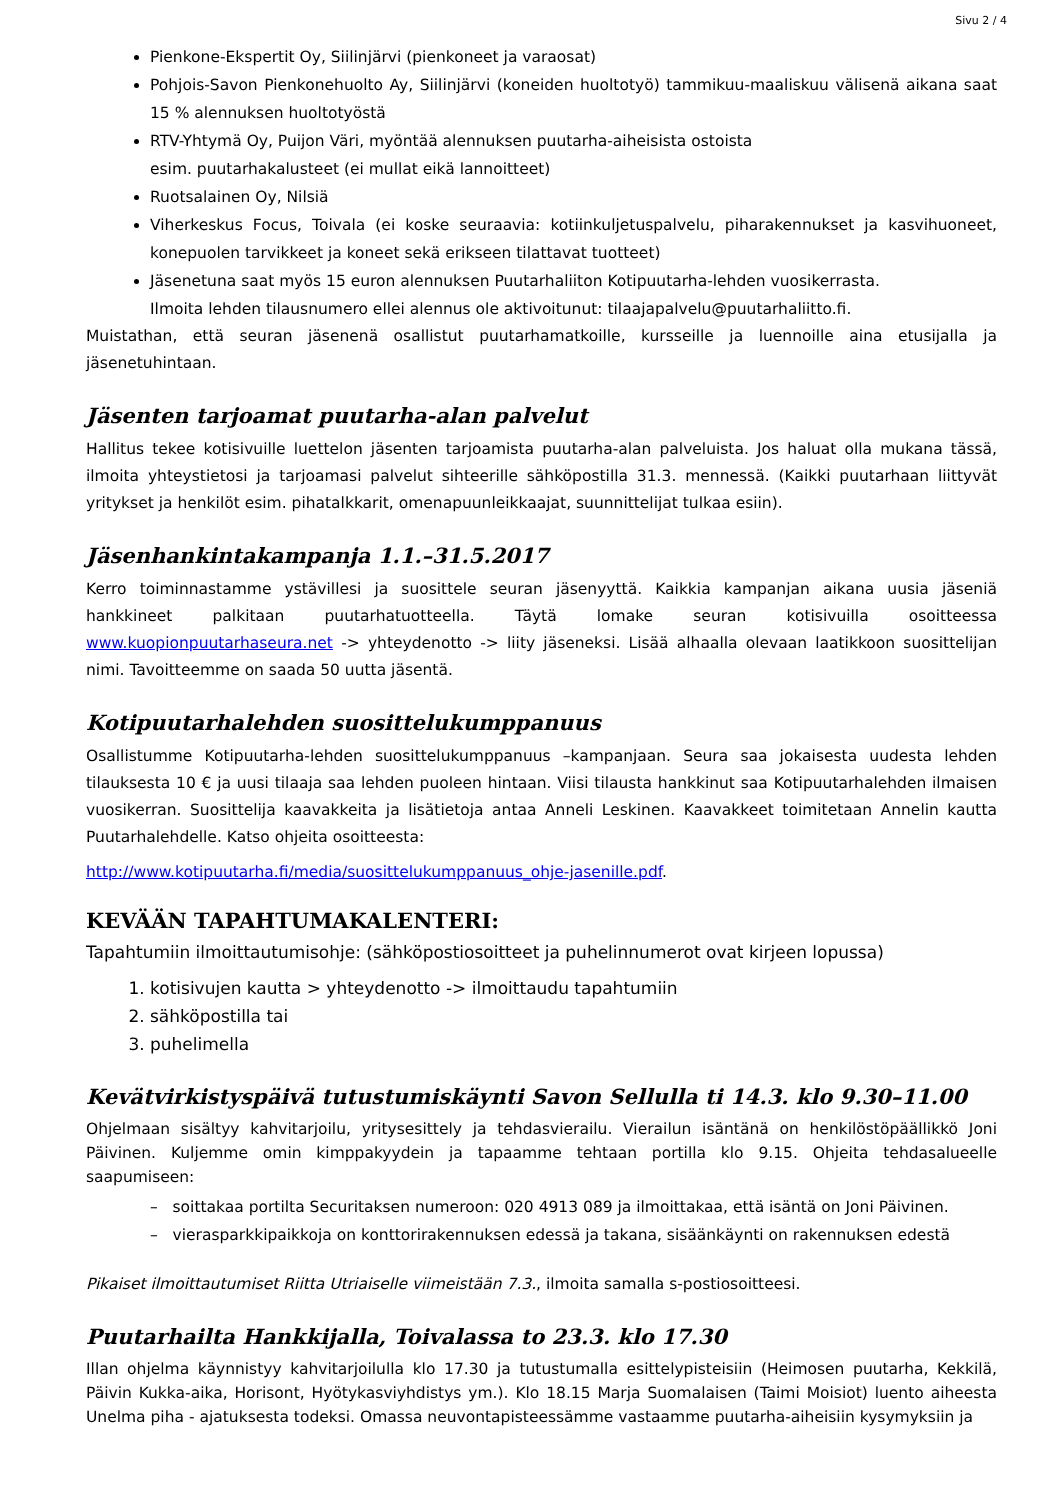Sivu 2 / 4
Pienkone-Ekspertit Oy, Siilinjärvi (pienkoneet ja varaosat)
Pohjois-Savon Pienkonehuolto Ay, Siilinjärvi (koneiden huoltotyö) tammikuu-maaliskuu välisenä aikana saat 15 % alennuksen huoltotyöstä
RTV-Yhtymä Oy, Puijon Väri, myöntää alennuksen puutarha-aiheisista ostoista
esim. puutarhakalusteet (ei mullat eikä lannoitteet)
Ruotsalainen Oy, Nilsiä
Viherkeskus Focus, Toivala (ei koske seuraavia: kotiinkuljetuspalvelu, piharakennukset ja kasvihuoneet, konepuolen tarvikkeet ja koneet sekä erikseen tilattavat tuotteet)
Jäsenetuna saat myös 15 euron alennuksen Puutarhaliiton Kotipuutarha-lehden vuosikerrasta.
Ilmoita lehden tilausnumero ellei alennus ole aktivoitunut: tilaajapalvelu@puutarhaliitto.fi.
Muistathan, että seuran jäsenenä osallistut puutarhamatkoille, kursseille ja luennoille aina etusijalla ja jäsenetuhintaan.
Jäsenten tarjoamat puutarha-alan palvelut
Hallitus tekee kotisivuille luettelon jäsenten tarjoamista puutarha-alan palveluista. Jos haluat olla mukana tässä, ilmoita yhteystietosi ja tarjoamasi palvelut sihteerille sähköpostilla 31.3. mennessä. (Kaikki puutarhaan liittyvät yritykset ja henkilöt esim. pihatalkkarit, omenapuunleikkaajat, suunnittelijat tulkaa esiin).
Jäsenhankintakampanja 1.1.–31.5.2017
Kerro toiminnastamme ystävillesi ja suosittele seuran jäsenyyttä. Kaikkia kampanjan aikana uusia jäseniä hankkineet palkitaan puutarhatuotteella. Täytä lomake seuran kotisivuilla osoitteessa www.kuopionpuutarhaseura.net -> yhteydenotto -> liity jäseneksi. Lisää alhaalla olevaan laatikkoon suosittelijan nimi. Tavoitteemme on saada 50 uutta jäsentä.
Kotipuutarhalehden suosittelukumppanuus
Osallistumme Kotipuutarha-lehden suosittelukumppanuus –kampanjaan. Seura saa jokaisesta uudesta lehden tilauksesta 10 € ja uusi tilaaja saa lehden puoleen hintaan. Viisi tilausta hankkinut saa Kotipuutarhalehden ilmaisen vuosikerran. Suosittelija kaavakkeita ja lisätietoja antaa Anneli Leskinen. Kaavakkeet toimitetaan Annelin kautta Puutarhalehdelle. Katso ohjeita osoitteesta:
http://www.kotipuutarha.fi/media/suosittelukumppanuus_ohje-jasenille.pdf.
KEVÄÄN TAPAHTUMAKALENTERI:
Tapahtumiin ilmoittautumisohje: (sähköpostiosoitteet ja puhelinnumerot ovat kirjeen lopussa)
1. kotisivujen kautta > yhteydenotto -> ilmoittaudu tapahtumiin
2. sähköpostilla tai
3. puhelimella
Kevätvirkistyspäivä tutustumiskäynti Savon Sellulla ti 14.3. klo 9.30–11.00
Ohjelmaan sisältyy kahvitarjoilu, yritysesittely ja tehdasvierailu. Vierailun isäntänä on henkilöstöpäällikkö Joni Päivinen. Kuljemme omin kimppakyydein ja tapaamme tehtaan portilla klo 9.15. Ohjeita tehdasalueelle saapumiseen:
– soittakaa portilta Securitaksen numeroon: 020 4913 089 ja ilmoittakaa, että isäntä on Joni Päivinen.
– vierasparkkipaikkoja on konttorirakennuksen edessä ja takana, sisäänkäynti on rakennuksen edestä
Pikaiset ilmoittautumiset Riitta Utriaiselle viimeistään 7.3., ilmoita samalla s-postiosoitteesi.
Puutarhailta Hankkijalla, Toivalassa to 23.3. klo 17.30
Illan ohjelma käynnistyy kahvitarjoilulla klo 17.30 ja tutustumalla esittelypisteisiin (Heimosen puutarha, Kekkilä, Päivin Kukka-aika, Horisont, Hyötykasviyhdistys ym.). Klo 18.15 Marja Suomalaisen (Taimi Moisiot) luento aiheesta Unelma piha - ajatuksesta todeksi. Omassa neuvontapisteessämme vastaamme puutarha-aiheisiin kysymyksiin ja